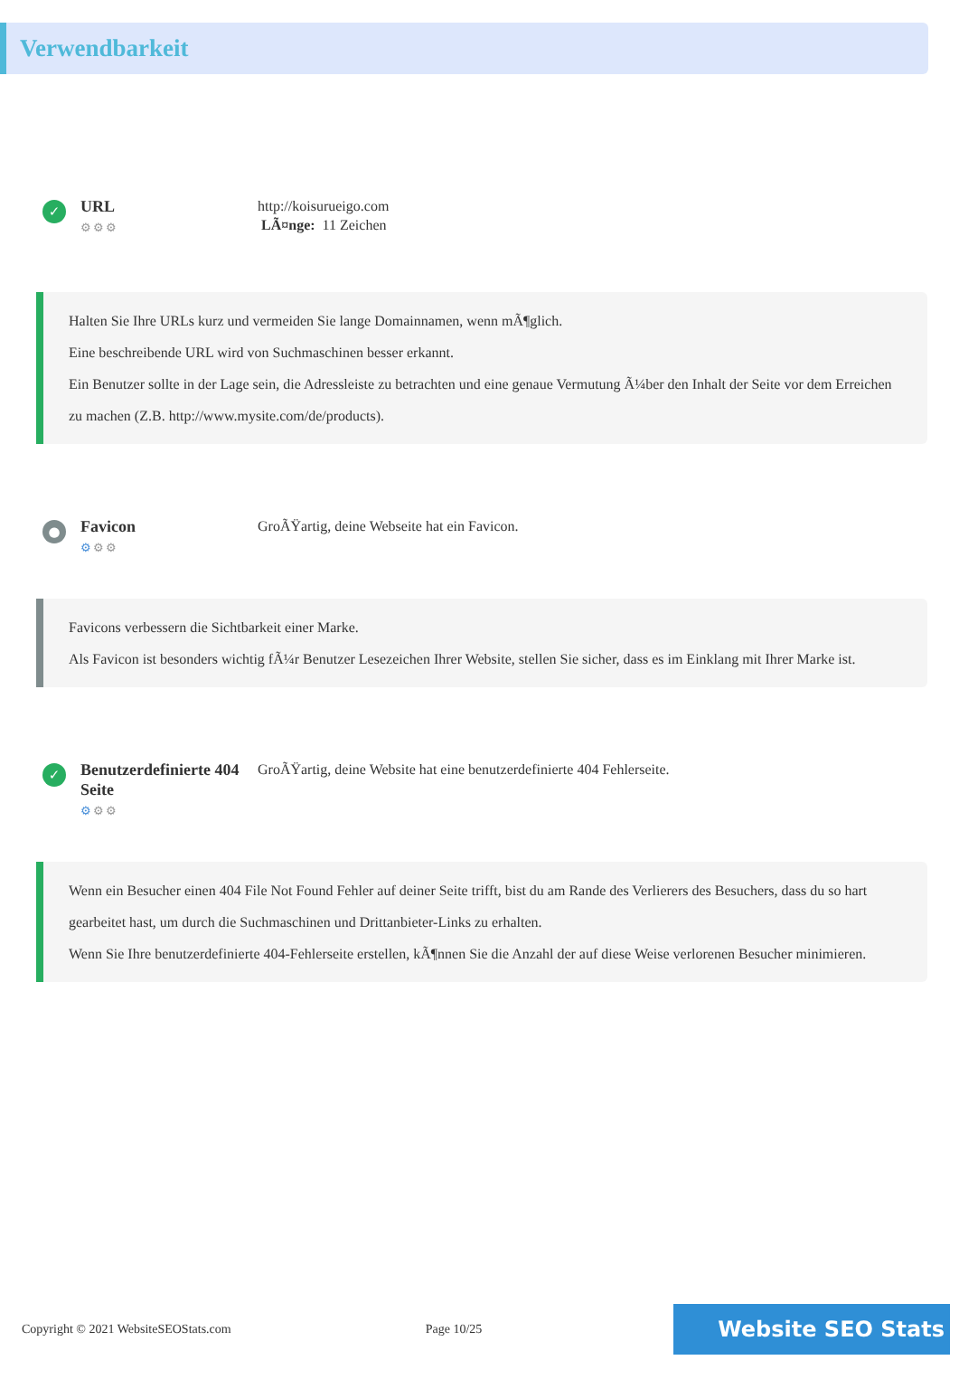Verwendbarkeit
✓
URL
⚙⚙⚙
http://koisurueigo.com
LÃ¤nge: 11 Zeichen
Halten Sie Ihre URLs kurz und vermeiden Sie lange Domainnamen, wenn mÃ¶glich.
Eine beschreibende URL wird von Suchmaschinen besser erkannt.
Ein Benutzer sollte in der Lage sein, die Adressleiste zu betrachten und eine genaue Vermutung Ã¼ber den Inhalt der Seite vor dem Erreichen zu machen (Z.B. http://www.mysite.com/de/products).
●
Favicon
⚙⚙⚙
GroÃŸartig, deine Webseite hat ein Favicon.
Favicons verbessern die Sichtbarkeit einer Marke.
Als Favicon ist besonders wichtig fÃ¼r Benutzer Lesezeichen Ihrer Website, stellen Sie sicher, dass es im Einklang mit Ihrer Marke ist.
✓
Benutzerdefinierte 404 Seite
⚙⚙⚙
GroÃŸartig, deine Website hat eine benutzerdefinierte 404 Fehlerseite.
Wenn ein Besucher einen 404 File Not Found Fehler auf deiner Seite trifft, bist du am Rande des Verlierers des Besuchers, dass du so hart gearbeitet hast, um durch die Suchmaschinen und Drittanbieter-Links zu erhalten.
Wenn Sie Ihre benutzerdefinierte 404-Fehlerseite erstellen, kÃ¶nnen Sie die Anzahl der auf diese Weise verlorenen Besucher minimieren.
Copyright © 2021 WebsiteSEOStats.com Page 10/25
Website SEO Stats